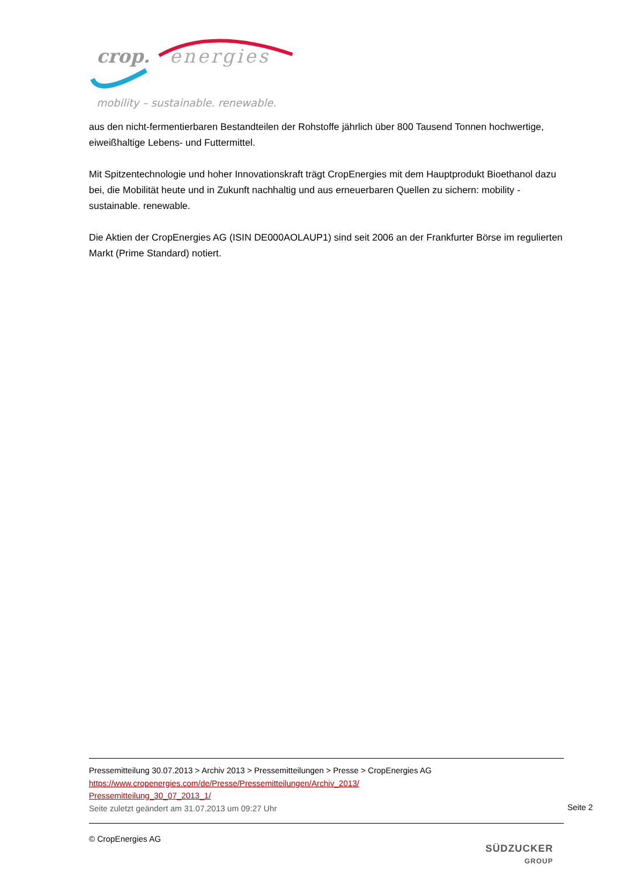crop.
energies
mobility – sustainable. renewable.
aus den nicht-fermentierbaren Bestandteilen der Rohstoffe jährlich über 800 Tausend Tonnen hochwertige, eiweißhaltige Lebens- und Futtermittel.
Mit Spitzentechnologie und hoher Innovationskraft trägt CropEnergies mit dem Hauptprodukt Bioethanol dazu bei, die Mobilität heute und in Zukunft nachhaltig und aus erneuerbaren Quellen zu sichern: mobility - sustainable. renewable.
Die Aktien der CropEnergies AG (ISIN DE000AOLAUP1) sind seit 2006 an der Frankfurter Börse im regulierten Markt (Prime Standard) notiert.
Pressemitteilung 30.07.2013 > Archiv 2013 > Pressemitteilungen > Presse > CropEnergies AG
https://www.cropenergies.com/de/Presse/Pressemitteilungen/Archiv_2013/
Pressemitteilung_30_07_2013_1/
Seite zuletzt geändert am 31.07.2013 um 09:27 Uhr
Seite 2
© CropEnergies AG
SÜDZUCKER
GROUP